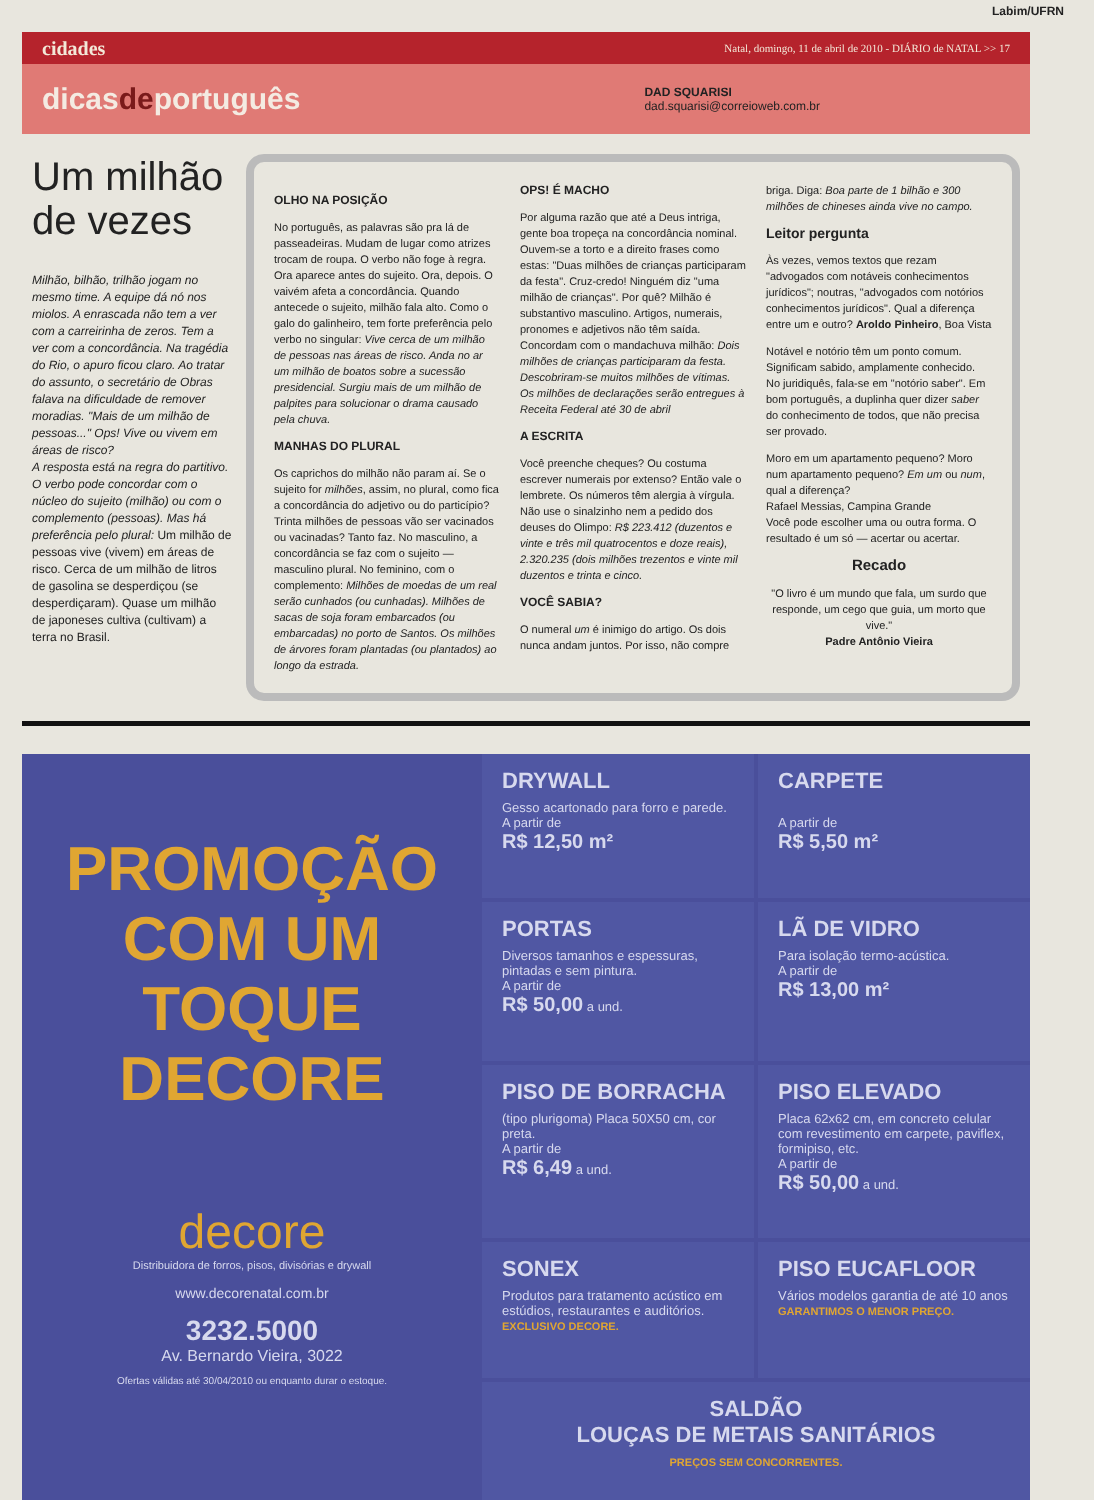Labim/UFRN
cidades Natal, domingo, 11 de abril de 2010 - DIÁRIO de NATAL >> 17
dicasdeportuguês
DAD SQUARISI
dad.squarisi@correioweb.com.br
Um milhão de vezes
Milhão, bilhão, trilhão jogam no mesmo time. A equipe dá nó nos miolos. A enrascada não tem a ver com a carreirinha de zeros. Tem a ver com a concordância. Na tragédia do Rio, o apuro ficou claro. Ao tratar do assunto, o secretário de Obras falava na dificuldade de remover moradias. "Mais de um milhão de pessoas..." Ops! Vive ou vivem em áreas de risco?
A resposta está na regra do partitivo. O verbo pode concordar com o núcleo do sujeito (milhão) ou com o complemento (pessoas). Mas há preferência pelo plural: Um milhão de pessoas vive (vivem) em áreas de risco. Cerca de um milhão de litros de gasolina se desperdiçou (se desperdiçaram). Quase um milhão de japoneses cultiva (cultivam) a terra no Brasil.
OLHO NA POSIÇÃO
No português, as palavras são pra lá de passeadeiras. Mudam de lugar como atrizes trocam de roupa. O verbo não foge à regra. Ora aparece antes do sujeito. Ora, depois. O vaivém afeta a concordância. Quando antecede o sujeito, milhão fala alto. Como o galo do galinheiro, tem forte preferência pelo verbo no singular: Vive cerca de um milhão de pessoas nas áreas de risco. Anda no ar um milhão de boatos sobre a sucessão presidencial. Surgiu mais de um milhão de palpites para solucionar o drama causado pela chuva.
MANHAS DO PLURAL
Os caprichos do milhão não param aí. Se o sujeito for milhões, assim, no plural, como fica a concordância do adjetivo ou do particípio? Trinta milhões de pessoas vão ser vacinados ou vacinadas? Tanto faz. No masculino, a concordância se faz com o sujeito — masculino plural. No feminino, com o complemento: Milhões de moedas de um real serão cunhados (ou cunhadas). Milhões de sacas de soja foram embarcados (ou embarcadas) no porto de Santos. Os milhões de árvores foram plantadas (ou plantados) ao longo da estrada.
OPS! É MACHO
Por alguma razão que até a Deus intriga, gente boa tropeça na concordância nominal. Ouvem-se a torto e a direito frases como estas: "Duas milhões de crianças participaram da festa". Cruz-credo! Ninguém diz "uma milhão de crianças". Por quê? Milhão é substantivo masculino. Artigos, numerais, pronomes e adjetivos não têm saída. Concordam com o mandachuva milhão: Dois milhões de crianças participaram da festa. Descobriram-se muitos milhões de vítimas. Os milhões de declarações serão entregues à Receita Federal até 30 de abril
A ESCRITA
Você preenche cheques? Ou costuma escrever numerais por extenso? Então vale o lembrete. Os números têm alergia à vírgula. Não use o sinalzinho nem a pedido dos deuses do Olimpo: R$ 223.412 (duzentos e vinte e três mil quatrocentos e doze reais), 2.320.235 (dois milhões trezentos e vinte mil duzentos e trinta e cinco.
VOCÊ SABIA?
O numeral um é inimigo do artigo. Os dois nunca andam juntos. Por isso, não compre briga. Diga: Boa parte de 1 bilhão e 300 milhões de chineses ainda vive no campo.
Leitor pergunta
Às vezes, vemos textos que rezam "advogados com notáveis conhecimentos jurídicos"; noutras, "advogados com notórios conhecimentos jurídicos". Qual a diferença entre um e outro? Aroldo Pinheiro, Boa Vista
Notável e notório têm um ponto comum. Significam sabido, amplamente conhecido. No juridiquês, fala-se em "notório saber". Em bom português, a duplinha quer dizer saber do conhecimento de todos, que não precisa ser provado.
Moro em um apartamento pequeno? Moro num apartamento pequeno? Em um ou num, qual a diferença?
Rafael Messias, Campina Grande
Você pode escolher uma ou outra forma. O resultado é um só — acertar ou acertar.
Recado
"O livro é um mundo que fala, um surdo que responde, um cego que guia, um morto que vive."
Padre Antônio Vieira
PROMOÇÃO COM UM TOQUE DECORE
decore
Distribuidora de forros, pisos, divisórias e drywall
www.decorenatal.com.br
3232.5000
Av. Bernardo Vieira, 3022
Ofertas válidas até 30/04/2010 ou enquanto durar o estoque.
DRYWALL
Gesso acartonado para forro e parede.
A partir de
R$ 12,50 m²
CARPETE
A partir de
R$ 5,50 m²
PORTAS
Diversos tamanhos e espessuras, pintadas e sem pintura.
A partir de
R$ 50,00 a und.
LÃ DE VIDRO
Para isolação termo-acústica.
A partir de
R$ 13,00 m²
PISO DE BORRACHA
(tipo plurigoma) Placa 50X50 cm, cor preta.
A partir de
R$ 6,49 a und.
PISO ELEVADO
Placa 62x62 cm, em concreto celular com revestimento em carpete, paviflex, formipiso, etc.
A partir de
R$ 50,00 a und.
SONEX
Produtos para tratamento acústico em estúdios, restaurantes e auditórios.
EXCLUSIVO DECORE.
PISO EUCAFLOOR
Vários modelos garantia de até 10 anos
GARANTIMOS O MENOR PREÇO.
SALDÃO
LOUÇAS DE METAIS SANITÁRIOS
PREÇOS SEM CONCORRENTES.